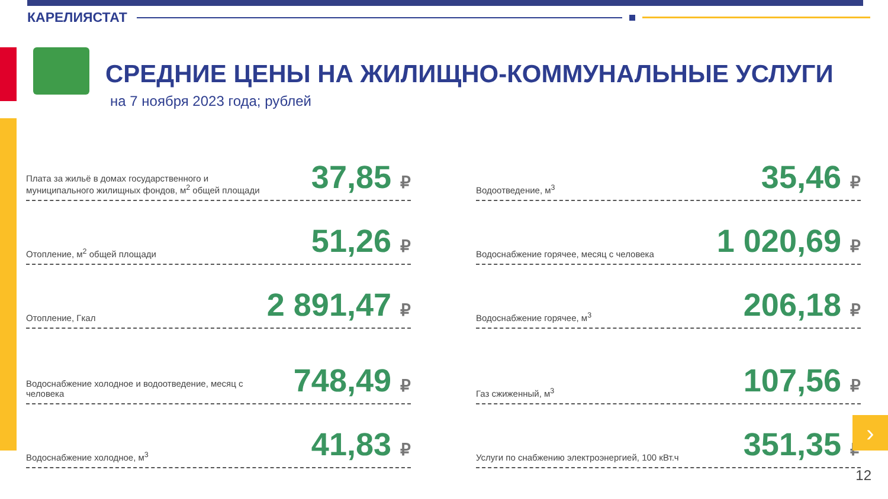КАРЕЛИЯСТАТ
СРЕДНИЕ ЦЕНЫ НА ЖИЛИЩНО-КОММУНАЛЬНЫЕ УСЛУГИ
на 7 ноября 2023 года; рублей
Плата за жильё в домах государственного и муниципального жилищных фондов, м<sup>2</sup> общей площади
37,85 ₽
Отопление, м<sup>2</sup> общей площади
51,26 ₽
Отопление, Гкал
2 891,47 ₽
Водоснабжение холодное и водоотведение, месяц с человека
748,49 ₽
Водоснабжение холодное, м<sup>3</sup>
41,83 ₽
Водоотведение, м<sup>3</sup>
35,46 ₽
Водоснабжение горячее, месяц с человека
1 020,69 ₽
Водоснабжение горячее, м<sup>3</sup>
206,18 ₽
Газ сжиженный, м<sup>3</sup>
107,56 ₽
Услуги по снабжению электроэнергией, 100 кВт.ч
351,35 ₽
›
12